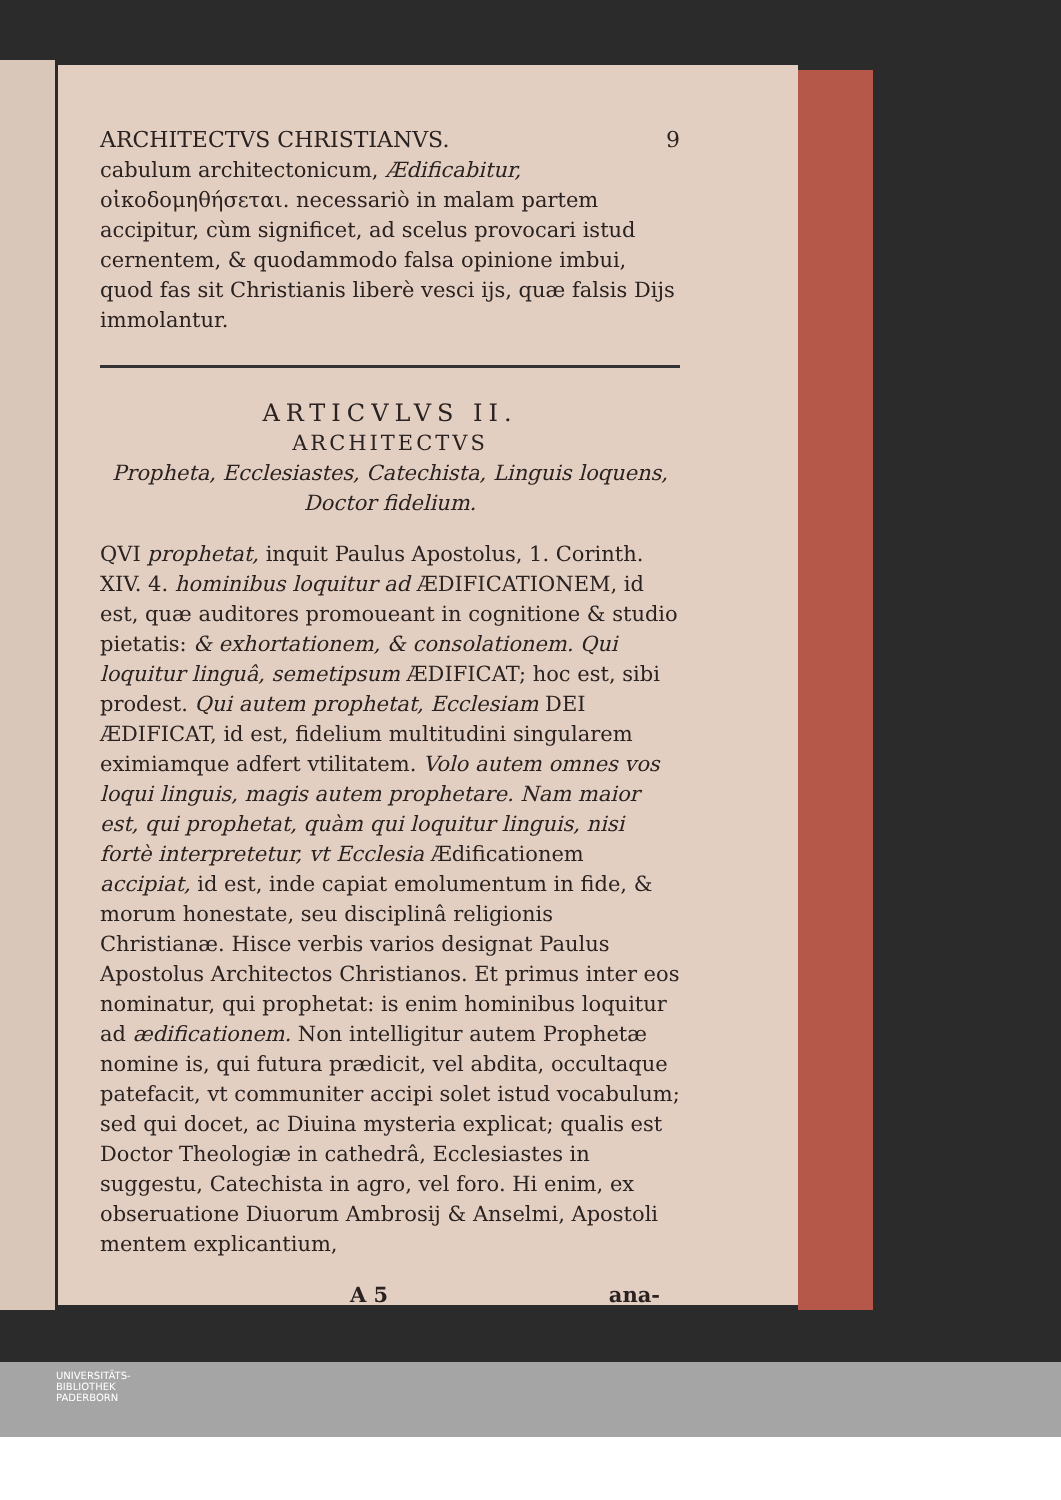ARCHITECTVS CHRISTIANVS. 9
cabulum architectonicum, Ædificabitur, οἰκοδομηθήσεται. necessariò in malam partem accipitur, cùm significet, ad scelus provocari istud cernentem, & quodammodo falsa opinione imbui, quod fas sit Christianis liberè vesci ijs, quæ falsis Dijs immolantur.
ARTICVLVS II.
ARCHITECTVS
Propheta, Ecclesiastes, Catechista, Linguis loquens, Doctor fidelium.
QVI prophetat, inquit Paulus Apostolus, 1. Corinth. XIV. 4. hominibus loquitur ad ÆDIFICATIONEM, id est, quæ auditores promoueant in cognitione & studio pietatis: & exhortationem, & consolationem. Qui loquitur linguâ, semetipsum ÆDIFICAT; hoc est, sibi prodest. Qui autem prophetat, Ecclesiam DEI ÆDIFICAT, id est, fidelium multitudini singularem eximiamque adfert vtilitatem. Volo autem omnes vos loqui linguis, magis autem prophetare. Nam maior est, qui prophetat, quàm qui loquitur linguis, nisi fortè interpretetur, vt Ecclesia Ædificationem accipiat, id est, inde capiat emolumentum in fide, & morum honestate, seu disciplinâ religionis Christianæ. Hisce verbis varios designat Paulus Apostolus Architectos Christianos. Et primus inter eos nominatur, qui prophetat: is enim hominibus loquitur ad ædificationem. Non intelligitur autem Prophetæ nomine is, qui futura prædicit, vel abdita, occultaque patefacit, vt communiter accipi solet istud vocabulum; sed qui docet, ac Diuina mysteria explicat; qualis est Doctor Theologiæ in cathedrâ, Ecclesiastes in suggestu, Catechista in agro, vel foro. Hi enim, ex obseruatione Diuorum Ambrosij & Anselmi, Apostoli mentem explicantium,
A 5 ana-
UNIVERSITÄTS-
BIBLIOTHEK
PADERBORN